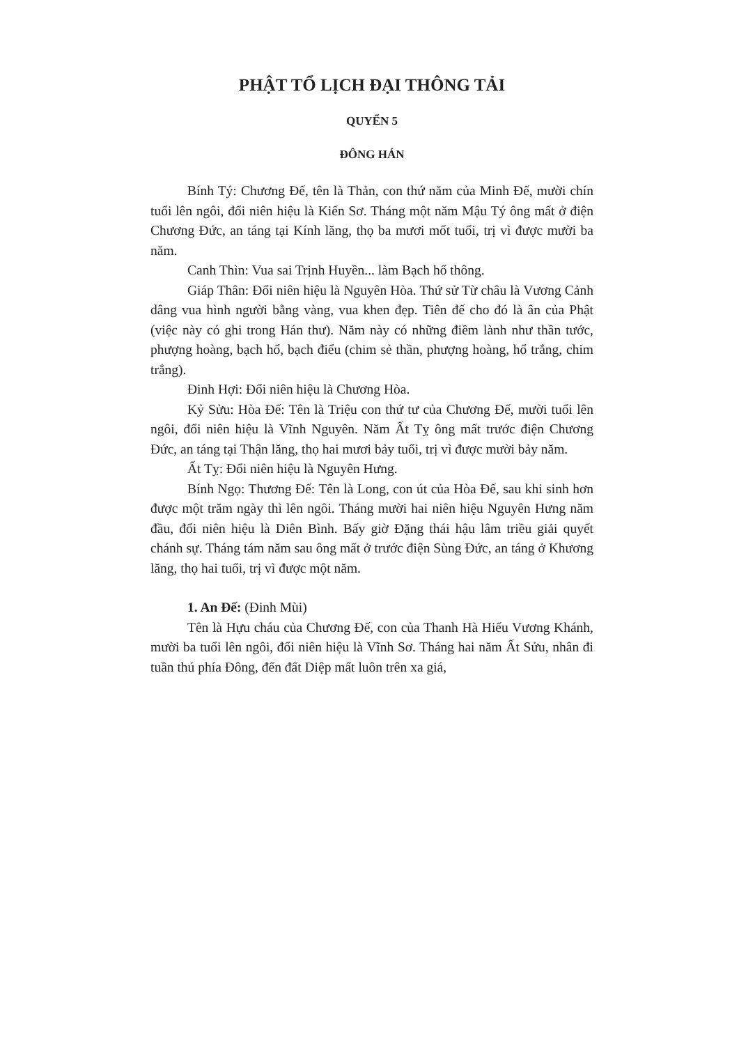PHẬT TỔ LỊCH ĐẠI THÔNG TẢI
QUYỂN 5
ĐÔNG HÁN
Bính Tý: Chương Đế, tên là Thản, con thứ năm của Minh Đế, mười chín tuổi lên ngôi, đổi niên hiệu là Kiến Sơ. Tháng một năm Mậu Tý ông mất ở điện Chương Đức, an táng tại Kính lăng, thọ ba mươi mốt tuổi, trị vì được mười ba năm.
Canh Thìn: Vua sai Trịnh Huyền... làm Bạch hổ thông.
Giáp Thân: Đổi niên hiệu là Nguyên Hòa. Thứ sử Từ châu là Vương Cảnh dâng vua hình người bằng vàng, vua khen đẹp. Tiên đế cho đó là ân của Phật (việc này có ghi trong Hán thư). Năm này có những điềm lành như thần tước, phượng hoàng, bạch hổ, bạch điểu (chim sẻ thần, phượng hoàng, hổ trắng, chim trắng).
Đinh Hợi: Đổi niên hiệu là Chương Hòa.
Kỷ Sửu: Hòa Đế: Tên là Triệu con thứ tư của Chương Đế, mười tuổi lên ngôi, đổi niên hiệu là Vĩnh Nguyên. Năm Ất Tỵ ông mất trước điện Chương Đức, an táng tại Thận lăng, thọ hai mươi bảy tuổi, trị vì được mười bảy năm.
Ất Tỵ: Đổi niên hiệu là Nguyên Hưng.
Bính Ngọ: Thương Đế: Tên là Long, con út của Hòa Đế, sau khi sinh hơn được một trăm ngày thì lên ngôi. Tháng mười hai niên hiệu Nguyên Hưng năm đầu, đổi niên hiệu là Diên Bình. Bấy giờ Đặng thái hậu lâm triều giải quyết chánh sự. Tháng tám năm sau ông mất ở trước điện Sùng Đức, an táng ở Khương lăng, thọ hai tuổi, trị vì được một năm.
1. An Đế: (Đinh Mùi)
Tên là Hựu cháu của Chương Đế, con của Thanh Hà Hiếu Vương Khánh, mười ba tuổi lên ngôi, đổi niên hiệu là Vĩnh Sơ. Tháng hai năm Ất Sửu, nhân đi tuần thú phía Đông, đến đất Diệp mất luôn trên xa giá,